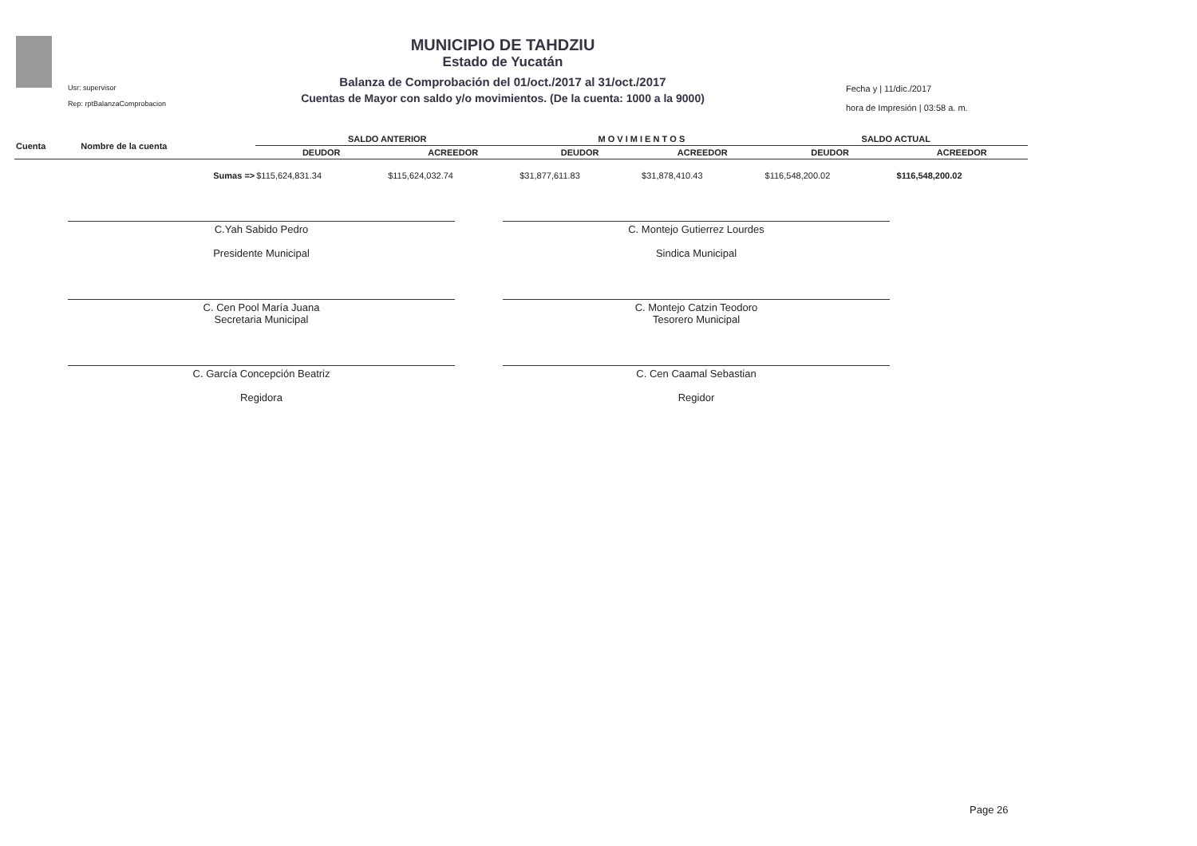Usr: supervisor
Rep: rptBalanzaComprobacion
MUNICIPIO DE TAHDZIU
Estado de Yucatán
Balanza de Comprobación del 01/oct./2017 al 31/oct./2017
Cuentas de Mayor con saldo y/o movimientos. (De la cuenta: 1000 a la 9000)
Fecha y | 11/dic./2017
hora de Impresión | 03:58 a. m.
| Cuenta | Nombre de la cuenta | SALDO ANTERIOR | | M O V I M I E N T O S | | SALDO ACTUAL | |
| --- | --- | --- | --- | --- | --- | --- | --- |
| | | DEUDOR | ACREEDOR | DEUDOR | ACREEDOR | DEUDOR | ACREEDOR |
| | Sumas => | $115,624,831.34 | $115,624,032.74 | $31,877,611.83 | $31,878,410.43 | $116,548,200.02 | $116,548,200.02 |
C.Yah Sabido Pedro
Presidente Municipal
C. Montejo Gutierrez Lourdes
Sindica Municipal
C. Cen Pool María Juana
Secretaria Municipal
C. Montejo Catzin Teodoro
Tesorero Municipal
C. García Concepción Beatriz
Regidora
C. Cen Caamal Sebastian
Regidor
Page 26